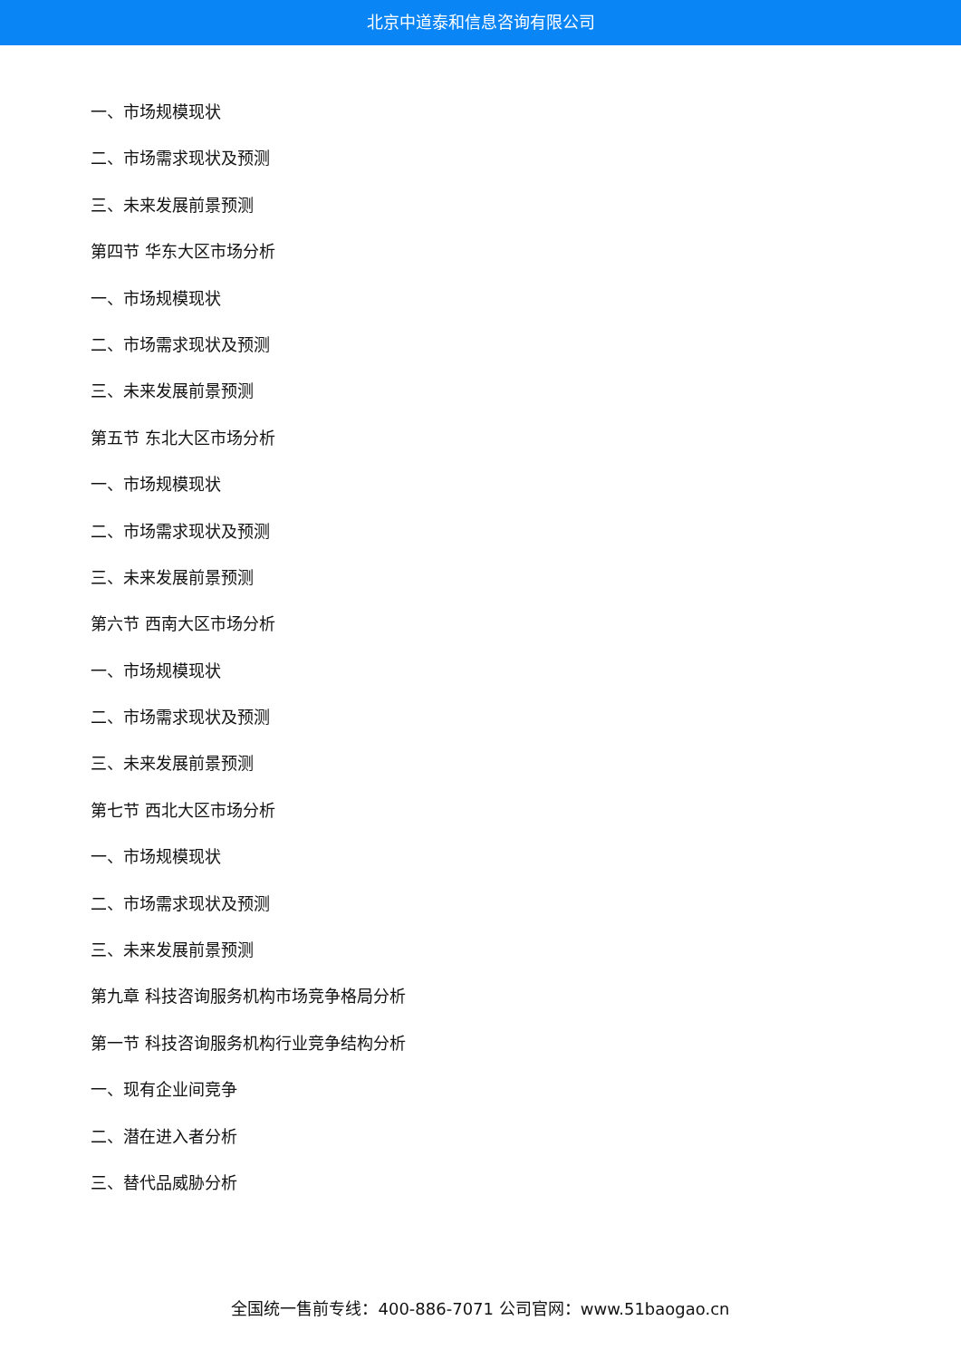北京中道泰和信息咨询有限公司
一、市场规模现状
二、市场需求现状及预测
三、未来发展前景预测
第四节 华东大区市场分析
一、市场规模现状
二、市场需求现状及预测
三、未来发展前景预测
第五节 东北大区市场分析
一、市场规模现状
二、市场需求现状及预测
三、未来发展前景预测
第六节 西南大区市场分析
一、市场规模现状
二、市场需求现状及预测
三、未来发展前景预测
第七节 西北大区市场分析
一、市场规模现状
二、市场需求现状及预测
三、未来发展前景预测
第九章 科技咨询服务机构市场竞争格局分析
第一节 科技咨询服务机构行业竞争结构分析
一、现有企业间竞争
二、潜在进入者分析
三、替代品威胁分析
全国统一售前专线：400-886-7071 公司官网：www.51baogao.cn